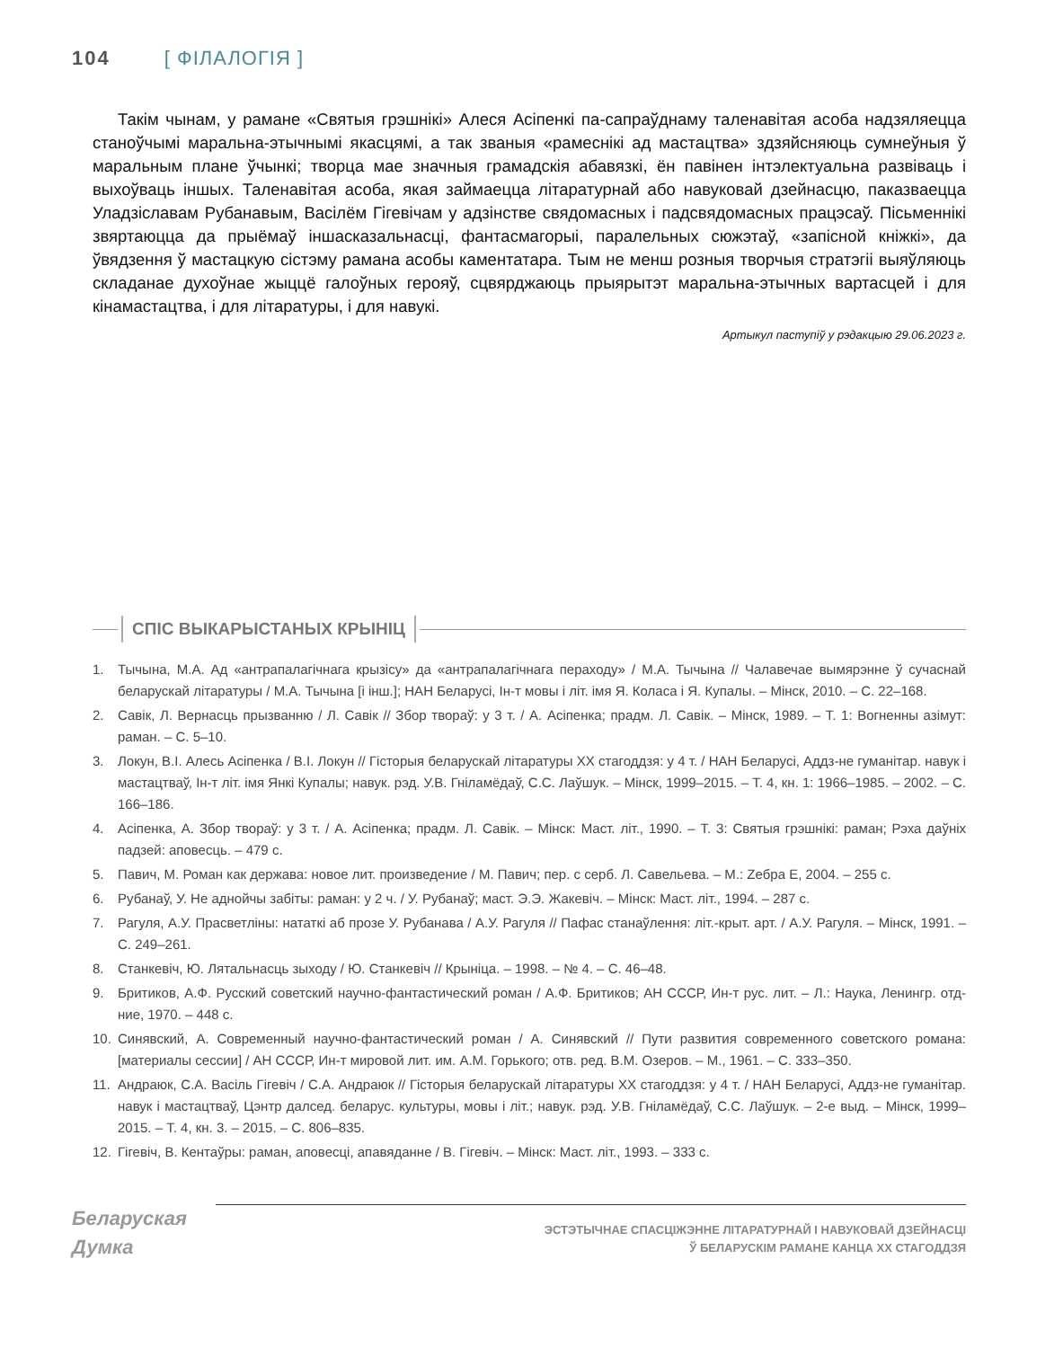104 [ ФІЛАЛОГІЯ ]
Такім чынам, у рамане «Святыя грэшнікі» Алеся Асіпенкі па-сапраўднаму таленавітая асоба надзяляецца станоўчымі маральна-этычнымі якасцямі, а так званыя «рамеснікі ад мастацтва» здзяйсняюць сумнеўныя ў маральным плане ўчынкі; творца мае значныя грамадскія абавязкі, ён павінен інтэлектуальна развіваць і выхоўваць іншых. Таленавітая асоба, якая займаецца літаратурнай або навуковай дзейнасцю, паказваецца Уладзіславам Рубанавым, Васілём Гігевічам у адзінстве свядомасных і падсвядомасных працэсаў. Пісьменнікі звяртаюцца да прыёмаў іншасказальнасці, фантасмагорыі, паралельных сюжэтаў, «запісной кніжкі», да ўвядзення ў мастацкую сістэму рамана асобы каментатара. Тым не менш розныя творчыя стратэгіі выяўляюць складанае духоўнае жыццё галоўных герояў, сцвярджаюць прыярытэт маральна-этычных вартасцей і для кінамастацтва, і для літаратуры, і для навукі.
Артыкул паступіў у рэдакцыю 29.06.2023 г.
СПІС ВЫКАРЫСТАНЫХ КРЫНІЦ
1. Тычына, М.А. Ад «антрапалагічнага крызісу» да «антрапалагічнага пераходу» / М.А. Тычына // Чалавечае вымярэнне ў сучаснай беларускай літаратуры / М.А. Тычына [і інш.]; НАН Беларусі, Ін-т мовы і літ. імя Я. Коласа і Я. Купалы. – Мінск, 2010. – С. 22–168.
2. Савік, Л. Вернасць прызванню / Л. Савік // Збор твораў: у 3 т. / А. Асіпенка; прадм. Л. Савік. – Мінск, 1989. – Т. 1: Вогненны азімут: раман. – С. 5–10.
3. Локун, В.І. Алесь Асіпенка / В.І. Локун // Гісторыя беларускай літаратуры XX стагоддзя: у 4 т. / НАН Беларусі, Аддз-не гуманітар. навук і мастацтваў, Ін-т літ. імя Янкі Купалы; навук. рэд. У.В. Гніламёдаў, С.С. Лаўшук. – Мінск, 1999–2015. – Т. 4, кн. 1: 1966–1985. – 2002. – С. 166–186.
4. Асіпенка, А. Збор твораў: у 3 т. / А. Асіпенка; прадм. Л. Савік. – Мінск: Маст. літ., 1990. – Т. 3: Святыя грэшнікі: раман; Рэха даўніх падзей: аповесць. – 479 с.
5. Павич, М. Роман как держава: новое лит. произведение / М. Павич; пер. с серб. Л. Савельева. – М.: Zебра Е, 2004. – 255 с.
6. Рубанаў, У. Не аднойчы забіты: раман: у 2 ч. / У. Рубанаў; маст. Э.Э. Жакевіч. – Мінск: Маст. літ., 1994. – 287 с.
7. Рагуля, А.У. Прасветліны: нататкі аб прозе У. Рубанава / А.У. Рагуля // Пафас станаўлення: літ.-крыт. арт. / А.У. Рагуля. – Мінск, 1991. – С. 249–261.
8. Станкевіч, Ю. Лятальнасць зыходу / Ю. Станкевіч // Крыніца. – 1998. – № 4. – С. 46–48.
9. Бритиков, А.Ф. Русский советский научно-фантастический роман / А.Ф. Бритиков; АН СССР, Ин-т рус. лит. – Л.: Наука, Ленингр. отд-ние, 1970. – 448 с.
10. Синявский, А. Современный научно-фантастический роман / А. Синявский // Пути развития современного советского романа: [материалы сессии] / АН СССР, Ин-т мировой лит. им. А.М. Горького; отв. ред. В.М. Озеров. – М., 1961. – С. 333–350.
11. Андраюк, С.А. Васіль Гігевіч / С.А. Андраюк // Гісторыя беларускай літаратуры XX стагоддзя: у 4 т. / НАН Беларусі, Аддз-не гуманітар. навук і мастацтваў, Цэнтр далсед. беларус. культуры, мовы і літ.; навук. рэд. У.В. Гніламёдаў, С.С. Лаўшук. – 2-е выд. – Мінск, 1999–2015. – Т. 4, кн. 3. – 2015. – С. 806–835.
12. Гігевіч, В. Кентаўры: раман, аповесці, апавяданне / В. Гігевіч. – Мінск: Маст. літ., 1993. – 333 с.
Беларуская
Думка
ЭСТЭТЫЧНАЕ СПАСЦІЖЭННЕ ЛІТАРАТУРНАЙ І НАВУКОВАЙ ДЗЕЙНАСЦІ
Ў БЕЛАРУСКІМ РАМАНЕ КАНЦА XX СТАГОДДЗЯ